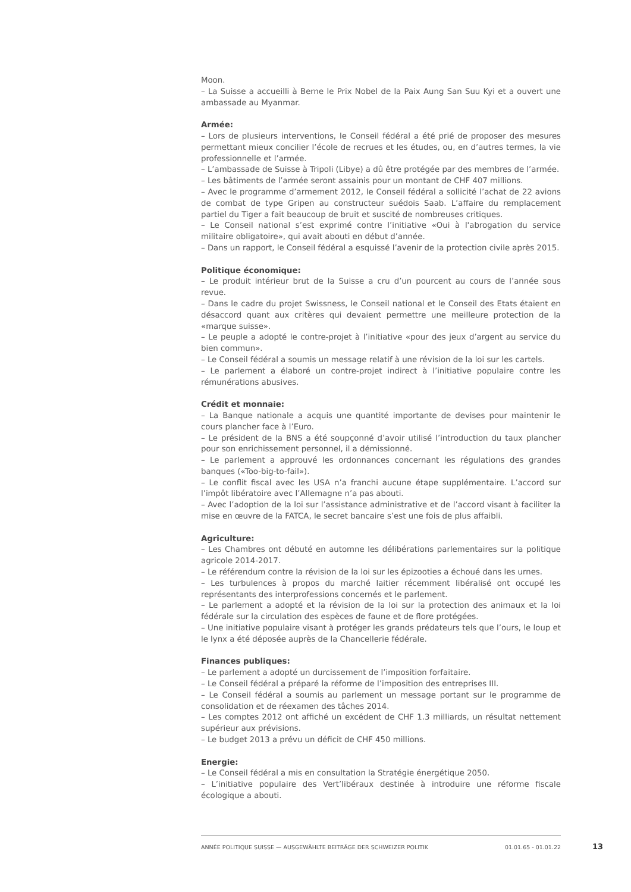Moon.
– La Suisse a accueilli à Berne le Prix Nobel de la Paix Aung San Suu Kyi et a ouvert une ambassade au Myanmar.
Armée:
– Lors de plusieurs interventions, le Conseil fédéral a été prié de proposer des mesures permettant mieux concilier l’école de recrues et les études, ou, en d’autres termes, la vie professionnelle et l’armée.
– L’ambassade de Suisse à Tripoli (Libye) a dû être protégée par des membres de l’armée.
– Les bâtiments de l’armée seront assainis pour un montant de CHF 407 millions.
– Avec le programme d’armement 2012, le Conseil fédéral a sollicité l’achat de 22 avions de combat de type Gripen au constructeur suédois Saab. L’affaire du remplacement partiel du Tiger a fait beaucoup de bruit et suscité de nombreuses critiques.
– Le Conseil national s’est exprimé contre l’initiative «Oui à l'abrogation du service militaire obligatoire», qui avait abouti en début d’année.
– Dans un rapport, le Conseil fédéral a esquissé l’avenir de la protection civile après 2015.
Politique économique:
– Le produit intérieur brut de la Suisse a cru d’un pourcent au cours de l’année sous revue.
– Dans le cadre du projet Swissness, le Conseil national et le Conseil des Etats étaient en désaccord quant aux critères qui devaient permettre une meilleure protection de la «marque suisse».
– Le peuple a adopté le contre-projet à l’initiative «pour des jeux d’argent au service du bien commun».
– Le Conseil fédéral a soumis un message relatif à une révision de la loi sur les cartels.
– Le parlement a élaboré un contre-projet indirect à l’initiative populaire contre les rémunérations abusives.
Crédit et monnaie:
– La Banque nationale a acquis une quantité importante de devises pour maintenir le cours plancher face à l’Euro.
– Le président de la BNS a été soupçonné d’avoir utilisé l’introduction du taux plancher pour son enrichissement personnel, il a démissionné.
– Le parlement a approuvé les ordonnances concernant les régulations des grandes banques («Too-big-to-fail»).
– Le conflit fiscal avec les USA n’a franchi aucune étape supplémentaire. L’accord sur l’impôt libératoire avec l’Allemagne n’a pas abouti.
– Avec l’adoption de la loi sur l’assistance administrative et de l’accord visant à faciliter la mise en œuvre de la FATCA, le secret bancaire s’est une fois de plus affaibli.
Agriculture:
– Les Chambres ont débuté en automne les délibérations parlementaires sur la politique agricole 2014-2017.
– Le référendum contre la révision de la loi sur les épizooties a échoué dans les urnes.
– Les turbulences à propos du marché laitier récemment libéralisé ont occupé les représentants des interprofessions concernés et le parlement.
– Le parlement a adopté et la révision de la loi sur la protection des animaux et la loi fédérale sur la circulation des espèces de faune et de flore protégées.
– Une initiative populaire visant à protéger les grands prédateurs tels que l’ours, le loup et le lynx a été déposée auprès de la Chancellerie fédérale.
Finances publiques:
– Le parlement a adopté un durcissement de l’imposition forfaitaire.
– Le Conseil fédéral a préparé la réforme de l’imposition des entreprises III.
– Le Conseil fédéral a soumis au parlement un message portant sur le programme de consolidation et de réexamen des tâches 2014.
– Les comptes 2012 ont affiché un excédent de CHF 1.3 milliards, un résultat nettement supérieur aux prévisions.
– Le budget 2013 a prévu un déficit de CHF 450 millions.
Energie:
– Le Conseil fédéral a mis en consultation la Stratégie énergétique 2050.
– L’initiative populaire des Vert’libéraux destinée à introduire une réforme fiscale écologique a abouti.
ANNÉE POLITIQUE SUISSE — AUSGEWÄHLTE BEITRÄGE DER SCHWEIZER POLITIK 01.01.65 - 01.01.22
13